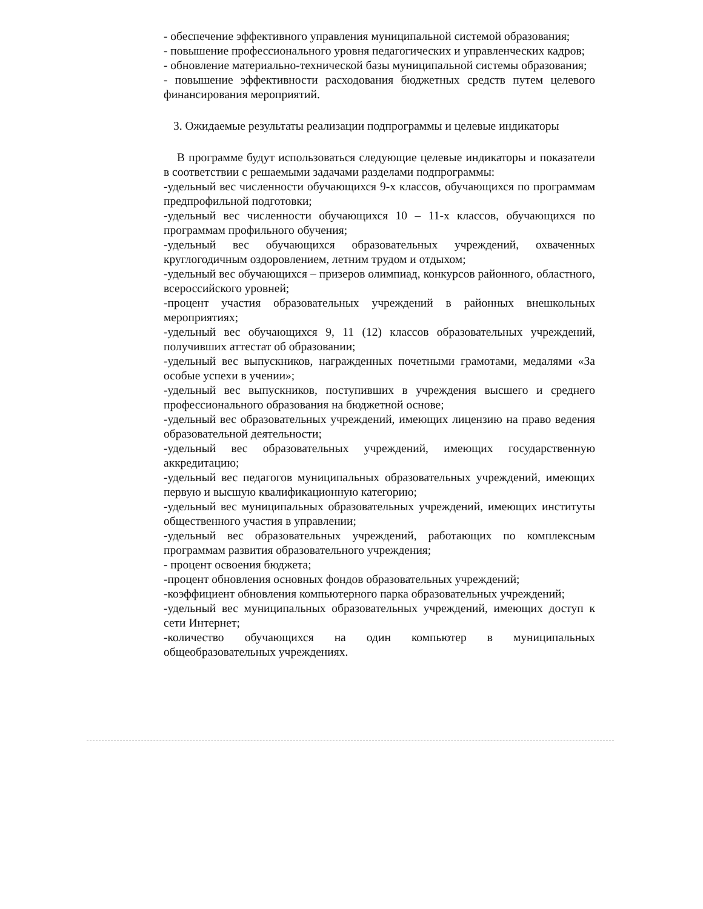- обеспечение эффективного управления муниципальной системой образования;
- повышение профессионального уровня педагогических и управленческих кадров;
- обновление материально-технической базы муниципальной системы образования;
- повышение эффективности расходования бюджетных средств путем целевого финансирования мероприятий.
3. Ожидаемые результаты реализации подпрограммы и целевые индикаторы
В программе будут использоваться следующие целевые индикаторы и показатели в соответствии с решаемыми задачами разделами подпрограммы:
-удельный вес численности обучающихся 9-х классов, обучающихся по программам предпрофильной подготовки;
-удельный вес численности обучающихся 10 – 11-х классов, обучающихся по программам профильного обучения;
-удельный вес обучающихся образовательных учреждений, охваченных круглогодичным оздоровлением, летним трудом и отдыхом;
-удельный вес обучающихся – призеров олимпиад, конкурсов районного, областного, всероссийского уровней;
-процент участия образовательных учреждений в районных внешкольных мероприятиях;
-удельный вес обучающихся 9, 11 (12) классов образовательных учреждений, получивших аттестат об образовании;
-удельный вес выпускников, награжденных почетными грамотами, медалями «За особые успехи в учении»;
-удельный вес выпускников, поступивших в учреждения высшего и среднего профессионального образования на бюджетной основе;
-удельный вес образовательных учреждений, имеющих лицензию на право ведения образовательной деятельности;
-удельный вес образовательных учреждений, имеющих государственную аккредитацию;
-удельный вес педагогов муниципальных образовательных учреждений, имеющих первую и высшую квалификационную категорию;
-удельный вес муниципальных образовательных учреждений, имеющих институты общественного участия в управлении;
-удельный вес образовательных учреждений, работающих по комплексным программам развития образовательного учреждения;
- процент освоения бюджета;
-процент обновления основных фондов образовательных учреждений;
-коэффициент обновления компьютерного парка образовательных учреждений;
-удельный вес муниципальных образовательных учреждений, имеющих доступ к сети Интернет;
-количество обучающихся на один компьютер в муниципальных общеобразовательных учреждениях.